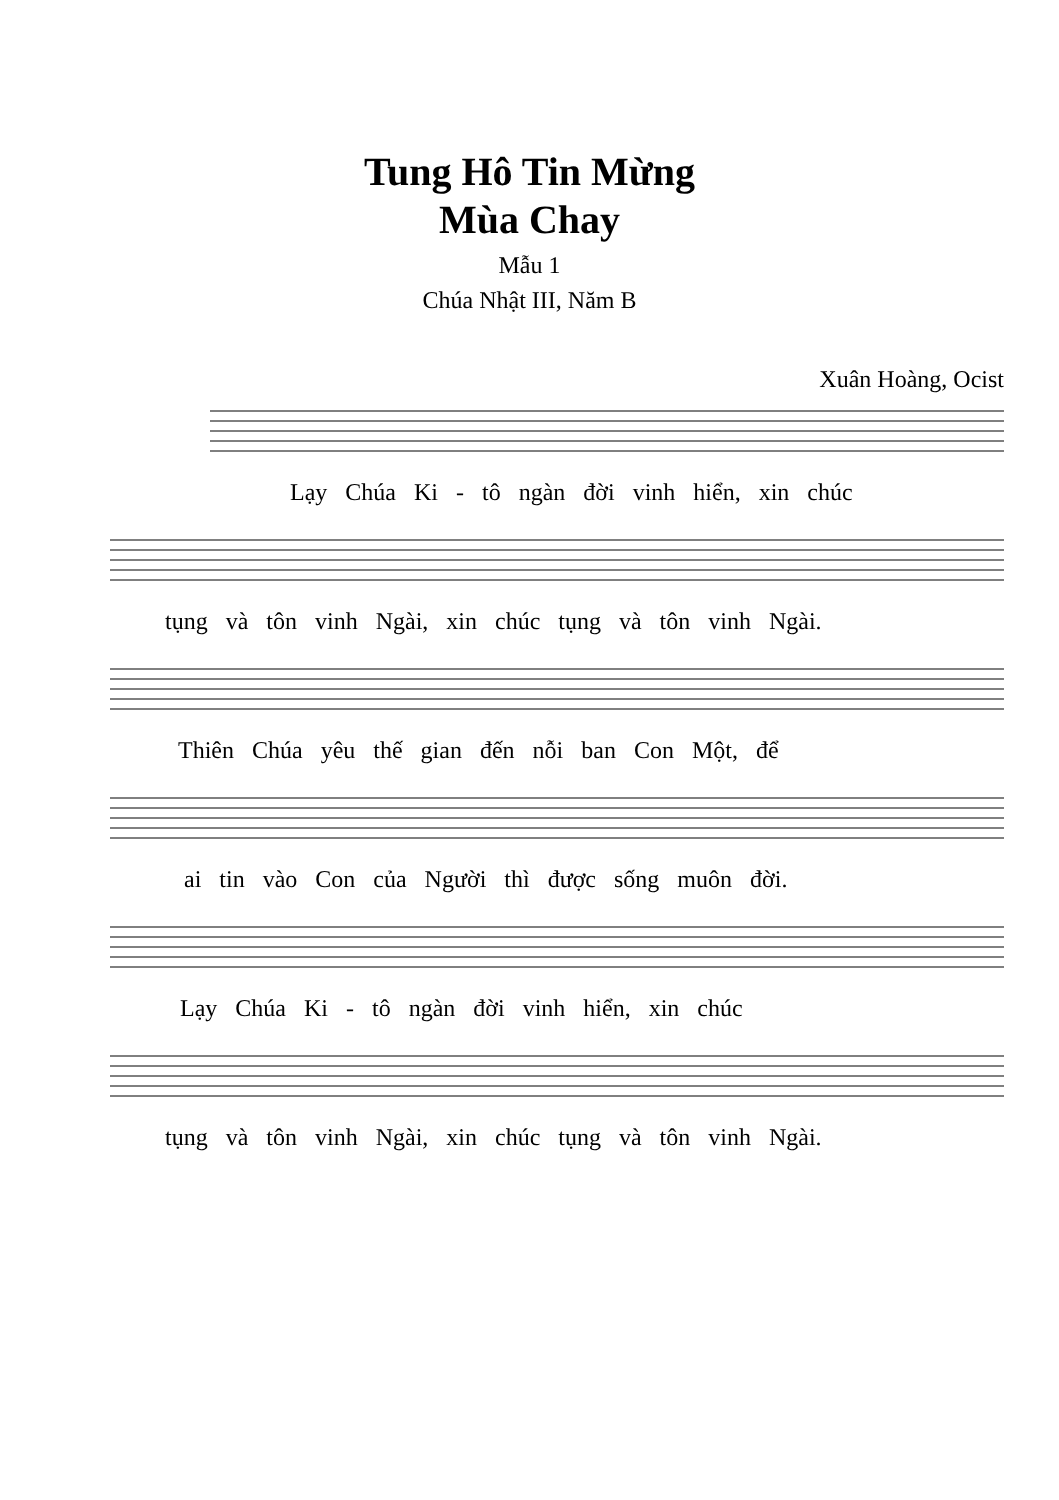Tung Hô Tin Mừng
Mùa Chay
Mẫu 1
Chúa Nhật III, Năm B
Xuân Hoàng, Ocist
Lạy Chúa Ki - tô ngàn đời vinh hiển, xin chúc
tụng và tôn vinh Ngài, xin chúc tụng và tôn vinh Ngài.
Thiên Chúa yêu thế gian đến nỗi ban Con Một, để
ai tin vào Con của Người thì được sống muôn đời.
Lạy Chúa Ki - tô ngàn đời vinh hiển, xin chúc
tụng và tôn vinh Ngài, xin chúc tụng và tôn vinh Ngài.